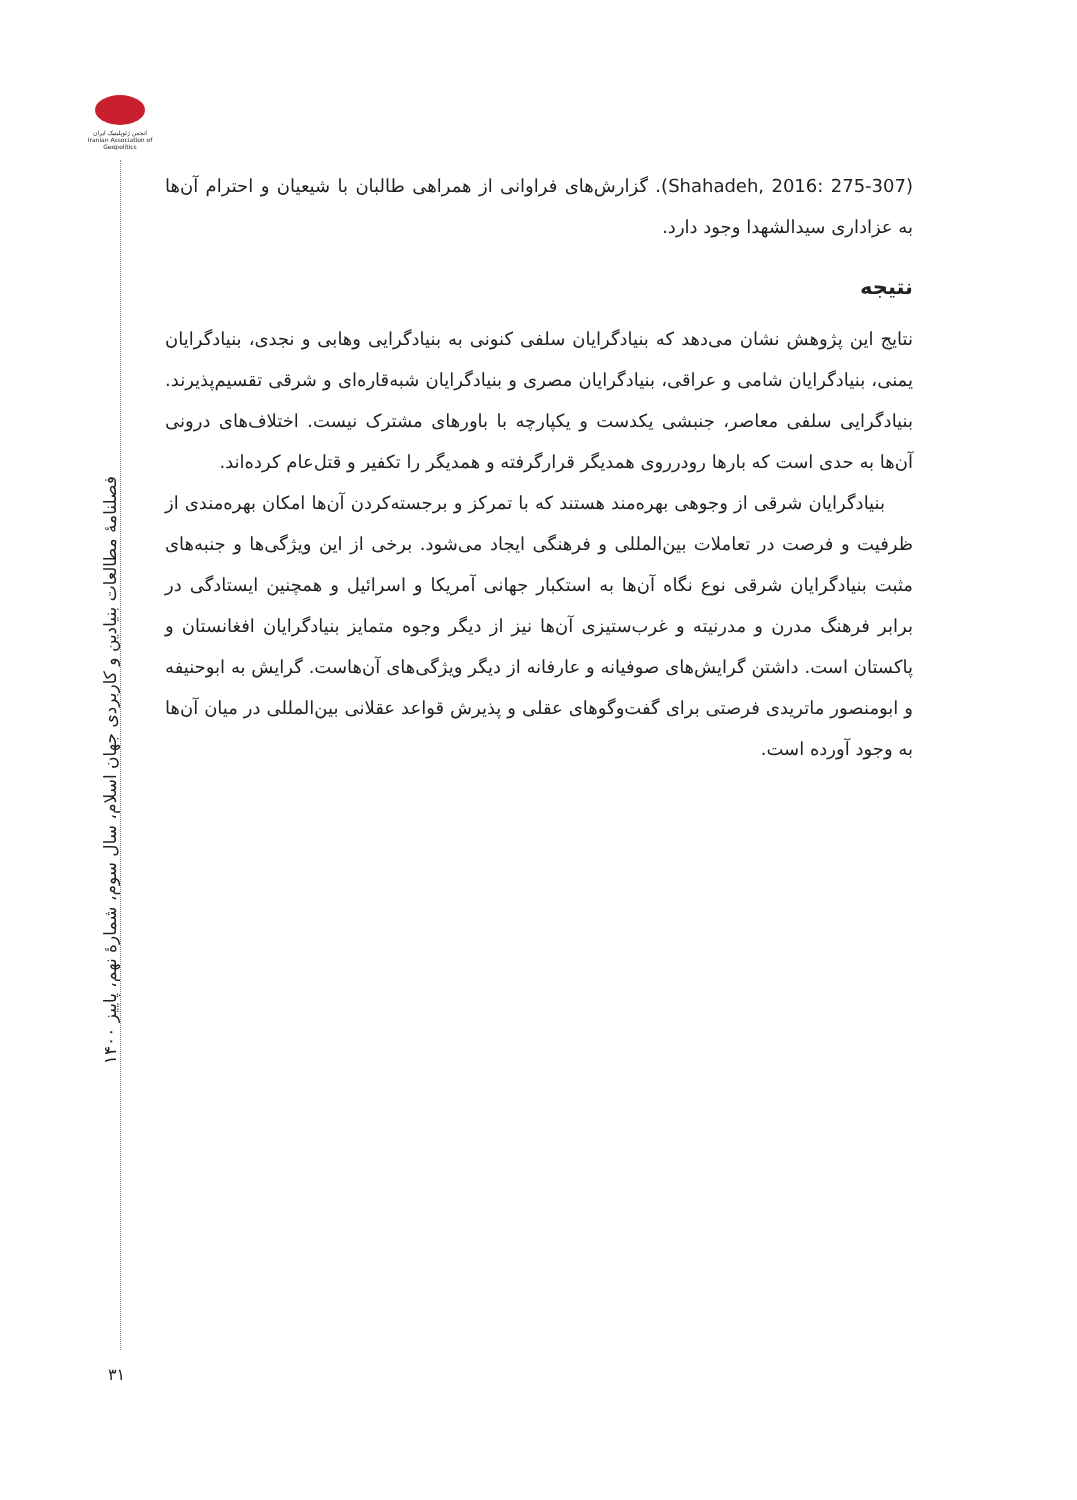انجمن ژئوپلیتیک ایران Iranian Association of Geopolitics
فصلنامۀ مطالعات بنیادین و کاربردی جهان اسلام، سال سوم، شمارۀ نهم، پاییز ۱۴۰۰
۳۱
(Shahadeh, 2016: 275-307). گزارش‌های فراوانی از همراهی طالبان با شیعیان و احترام آن‌ها به عزاداری سیدالشهدا وجود دارد.
نتیجه
نتایج این پژوهش نشان می‌دهد که بنیادگرایان سلفی کنونی به بنیادگرایی وهابی و نجدی، بنیادگرایان یمنی، بنیادگرایان شامی و عراقی، بنیادگرایان مصری و بنیادگرایان شبه‌قاره‌ای و شرقی تقسیم‌پذیرند. بنیادگرایی سلفی معاصر، جنبشی یکدست و یکپارچه با باورهای مشترک نیست. اختلاف‌های درونی آن‌ها به حدی است که بارها رودرروی همدیگر قرارگرفته و همدیگر را تکفیر و قتل‌عام کرده‌اند.
بنیادگرایان شرقی از وجوهی بهره‌مند هستند که با تمرکز و برجسته‌کردن آن‌ها امکان بهره‌مندی از ظرفیت و فرصت در تعاملات بین‌المللی و فرهنگی ایجاد می‌شود. برخی از این ویژگی‌ها و جنبه‌های مثبت بنیادگرایان شرقی نوع نگاه آن‌ها به استکبار جهانی آمریکا و اسرائیل و همچنین ایستادگی در برابر فرهنگ مدرن و مدرنیته و غرب‌ستیزی آن‌ها نیز از دیگر وجوه متمایز بنیادگرایان افغانستان و پاکستان است. داشتن گرایش‌های صوفیانه و عارفانه از دیگر ویژگی‌های آن‌هاست. گرایش به ابوحنیفه و ابومنصور ماتریدی فرصتی برای گفت‌وگوهای عقلی و پذیرش قواعد عقلانی بین‌المللی در میان آن‌ها به وجود آورده است.